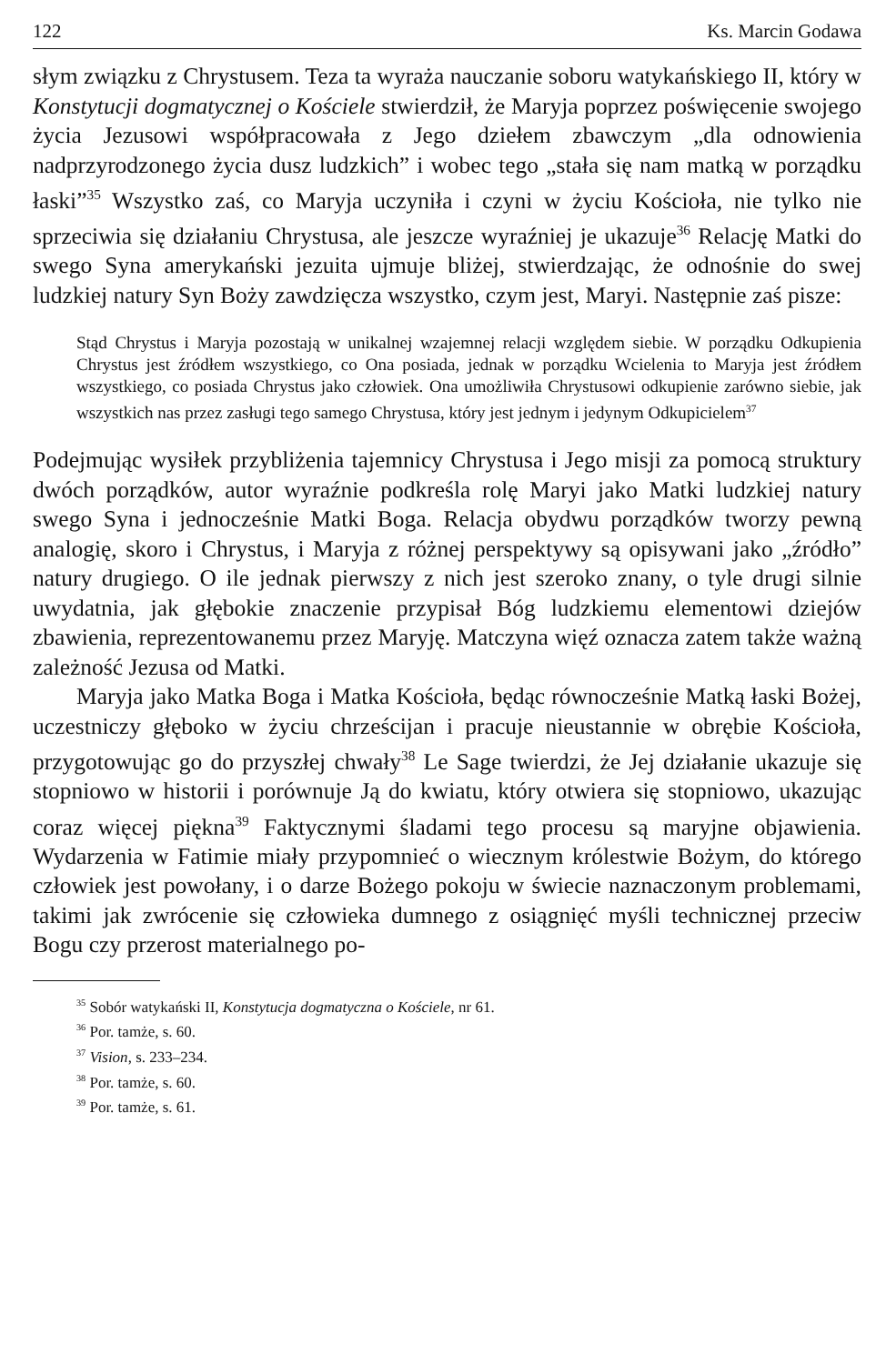122 Ks. Marcin Godawa
słym związku z Chrystusem. Teza ta wyraża nauczanie soboru watykańskiego II, który w Konstytucji dogmatycznej o Kościele stwierdził, że Maryja poprzez poświęcenie swojego życia Jezusowi współpracowała z Jego dziełem zbawczym „dla odnowienia nadprzyrodzonego życia dusz ludzkich” i wobec tego „stała się nam matką w porządku łaski”<sup>35</sup> Wszystko zaś, co Maryja uczyniła i czyni w życiu Kościoła, nie tylko nie sprzeciwia się działaniu Chrystusa, ale jeszcze wyraźniej je ukazuje<sup>36</sup> Relację Matki do swego Syna amerykański jezuita ujmuje bliżej, stwierdzając, że odnośnie do swej ludzkiej natury Syn Boży zawdzięcza wszystko, czym jest, Maryi. Następnie zaś pisze:
Stąd Chrystus i Maryja pozostają w unikalnej wzajemnej relacji względem siebie. W porządku Odkupienia Chrystus jest źródłem wszystkiego, co Ona posiada, jednak w porządku Wcielenia to Maryja jest źródłem wszystkiego, co posiada Chrystus jako człowiek. Ona umożliwiła Chrystusowi odkupienie zarówno siebie, jak wszystkich nas przez zasługi tego samego Chrystusa, który jest jednym i jedynym Odkupicielem<sup>37</sup>
Podejmując wysiłek przybliżenia tajemnicy Chrystusa i Jego misji za pomocą struktury dwóch porządków, autor wyraźnie podkreśla rolę Maryi jako Matki ludzkiej natury swego Syna i jednocześnie Matki Boga. Relacja obydwu porządków tworzy pewną analogię, skoro i Chrystus, i Maryja z różnej perspektywy są opisywani jako „źródło” natury drugiego. O ile jednak pierwszy z nich jest szeroko znany, o tyle drugi silnie uwydatnia, jak głębokie znaczenie przypisał Bóg ludzkiemu elementowi dziejów zbawienia, reprezentowanemu przez Maryję. Matczyna więź oznacza zatem także ważną zależność Jezusa od Matki.
Maryja jako Matka Boga i Matka Kościoła, będąc równocześnie Matką łaski Bożej, uczestniczy głęboko w życiu chrześcijan i pracuje nieustannie w obrębie Kościoła, przygotowując go do przyszłej chwały<sup>38</sup> Le Sage twierdzi, że Jej działanie ukazuje się stopniowo w historii i porównuje Ją do kwiatu, który otwiera się stopniowo, ukazując coraz więcej piękna<sup>39</sup> Faktycznymi śladami tego procesu są maryjne objawienia. Wydarzenia w Fatimie miały przypomnieć o wiecznym królestwie Bożym, do którego człowiek jest powołany, i o darze Bożego pokoju w świecie naznaczonym problemami, takimi jak zwrócenie się człowieka dumnego z osiągnięć myśli technicznej przeciw Bogu czy przerost materialnego po-
<sup>35</sup> Sobór watykański II, Konstytucja dogmatyczna o Kościele, nr 61.
<sup>36</sup> Por. tamże, s. 60.
<sup>37</sup> Vision, s. 233–234.
<sup>38</sup> Por. tamże, s. 60.
<sup>39</sup> Por. tamże, s. 61.